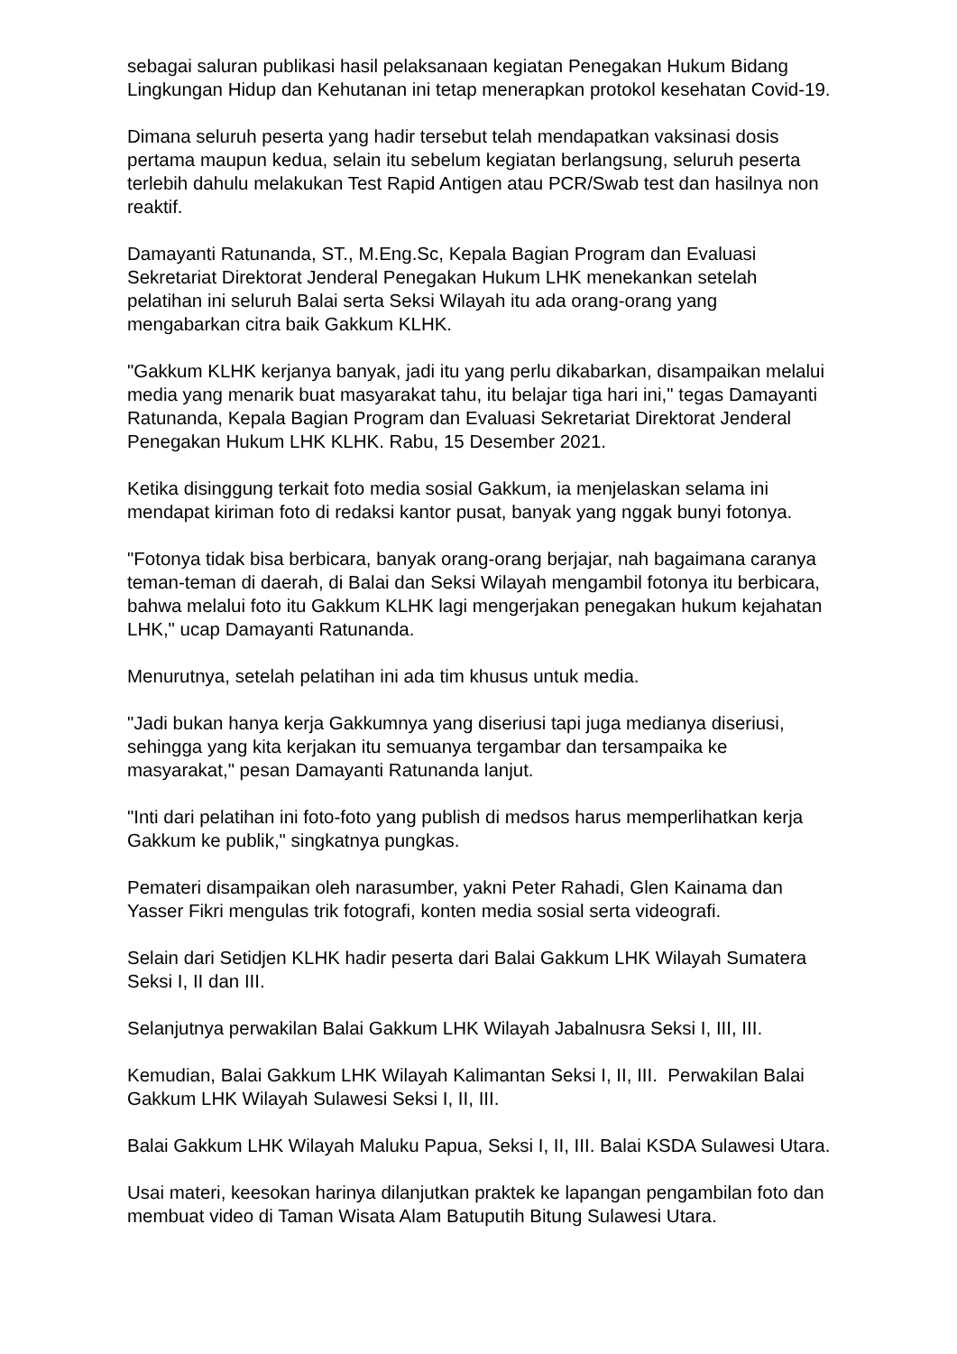sebagai saluran publikasi hasil pelaksanaan kegiatan Penegakan Hukum Bidang Lingkungan Hidup dan Kehutanan ini tetap menerapkan protokol kesehatan Covid-19.
Dimana seluruh peserta yang hadir tersebut telah mendapatkan vaksinasi dosis pertama maupun kedua, selain itu sebelum kegiatan berlangsung, seluruh peserta terlebih dahulu melakukan Test Rapid Antigen atau PCR/Swab test dan hasilnya non reaktif.
Damayanti Ratunanda, ST., M.Eng.Sc, Kepala Bagian Program dan Evaluasi Sekretariat Direktorat Jenderal Penegakan Hukum LHK menekankan setelah pelatihan ini seluruh Balai serta Seksi Wilayah itu ada orang-orang yang mengabarkan citra baik Gakkum KLHK.
"Gakkum KLHK kerjanya banyak, jadi itu yang perlu dikabarkan, disampaikan melalui media yang menarik buat masyarakat tahu, itu belajar tiga hari ini," tegas Damayanti Ratunanda, Kepala Bagian Program dan Evaluasi Sekretariat Direktorat Jenderal Penegakan Hukum LHK KLHK. Rabu, 15 Desember 2021.
Ketika disinggung terkait foto media sosial Gakkum, ia menjelaskan selama ini mendapat kiriman foto di redaksi kantor pusat, banyak yang nggak bunyi fotonya.
"Fotonya tidak bisa berbicara, banyak orang-orang berjajar, nah bagaimana caranya teman-teman di daerah, di Balai dan Seksi Wilayah mengambil fotonya itu berbicara, bahwa melalui foto itu Gakkum KLHK lagi mengerjakan penegakan hukum kejahatan LHK," ucap Damayanti Ratunanda.
Menurutnya, setelah pelatihan ini ada tim khusus untuk media.
"Jadi bukan hanya kerja Gakkumnya yang diseriusi tapi juga medianya diseriusi, sehingga yang kita kerjakan itu semuanya tergambar dan tersampaika ke masyarakat," pesan Damayanti Ratunanda lanjut.
"Inti dari pelatihan ini foto-foto yang publish di medsos harus memperlihatkan kerja Gakkum ke publik," singkatnya pungkas.
Pemateri disampaikan oleh narasumber, yakni Peter Rahadi, Glen Kainama dan Yasser Fikri mengulas trik fotografi, konten media sosial serta videografi.
Selain dari Setidjen KLHK hadir peserta dari Balai Gakkum LHK Wilayah Sumatera Seksi I, II dan III.
Selanjutnya perwakilan Balai Gakkum LHK Wilayah Jabalnusra Seksi I, III, III.
Kemudian, Balai Gakkum LHK Wilayah Kalimantan Seksi I, II, III. Perwakilan Balai Gakkum LHK Wilayah Sulawesi Seksi I, II, III.
Balai Gakkum LHK Wilayah Maluku Papua, Seksi I, II, III. Balai KSDA Sulawesi Utara.
Usai materi, keesokan harinya dilanjutkan praktek ke lapangan pengambilan foto dan membuat video di Taman Wisata Alam Batuputih Bitung Sulawesi Utara.